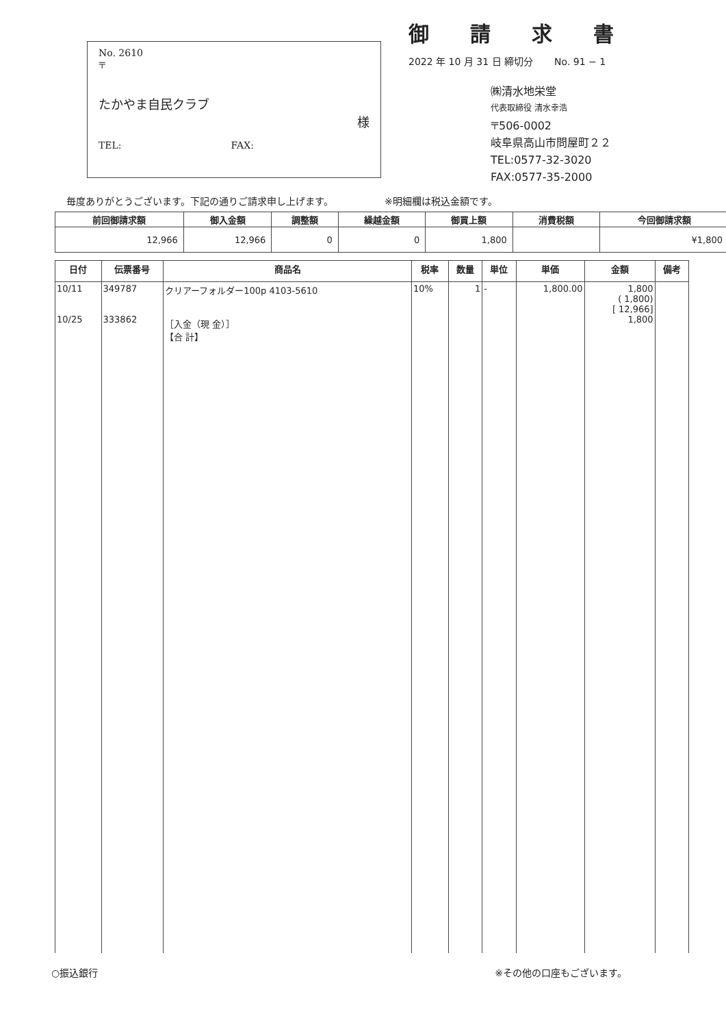No. 2610
〒
たかやま自民クラブ
様
TEL: FAX:
御請求書
2022 年 10 月 31 日 締切分 No. 91 − 1
㈱清水地栄堂
代表取締役 清水幸浩
〒506-0002
岐阜県高山市問屋町２２
TEL:0577-32-3020
FAX:0577-35-2000
毎度ありがとうございます。下記の通りご請求申し上げます。 ※明細欄は税込金額です。
| 前回御請求額 | 御入金額 | 調整額 | 繰越金額 | 御買上額 | 消費税額 | 今回御請求額 |
| --- | --- | --- | --- | --- | --- | --- |
| 12,966 | 12,966 | 0 | 0 | 1,800 | | ¥1,800 |
| 日付 | 伝票番号 | 商品名 | 税率 | 数量 | 単位 | 単価 | 金額 | 備考 |
| --- | --- | --- | --- | --- | --- | --- | --- | --- |
| 10/11 10/25 | 349787 333862 | クリアーフォルダー100p 4103-5610 ［入金（現 金）］ 【合 計】 | 10% | 1 | - | 1,800.00 | 1,800 ( 1,800) [ 12,966] 1,800 | |
○振込銀行 ※その他の口座もございます。